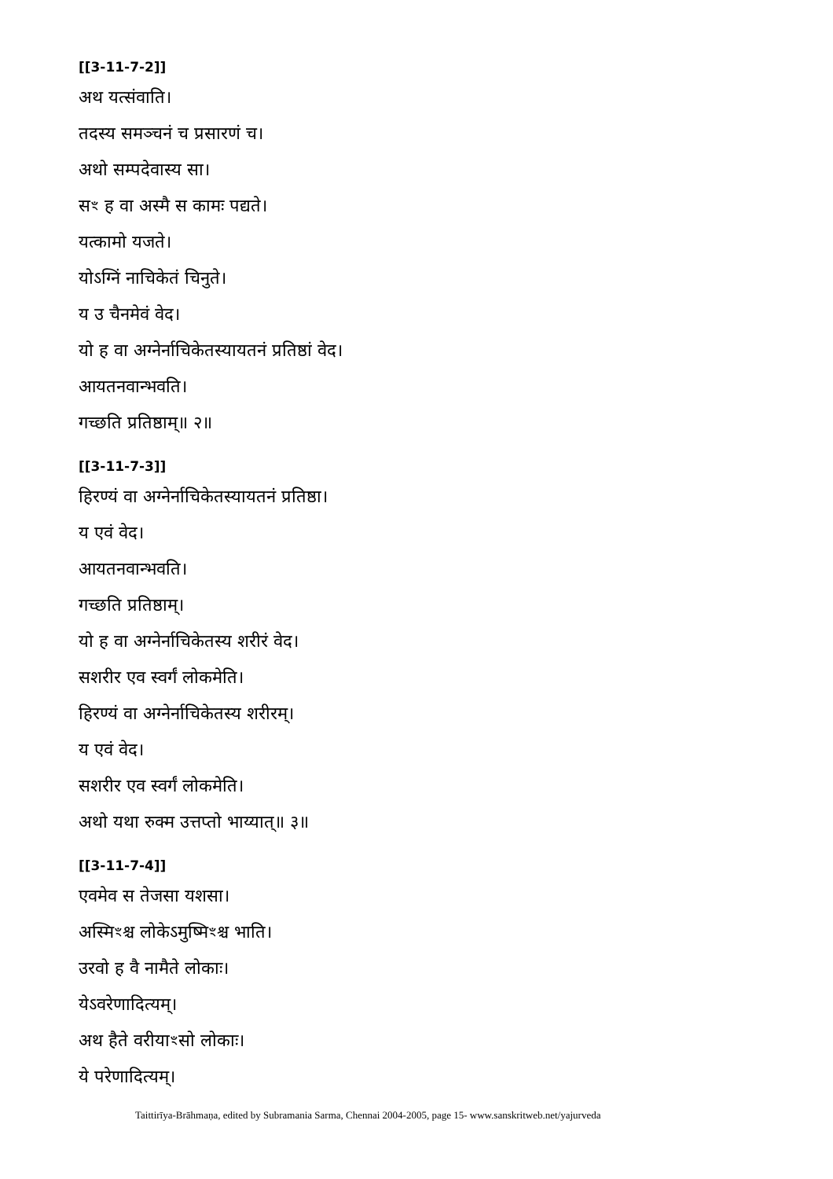[[3-11-7-2]]
अथ यत्संवाति।
तदस्य समञ्चनं च प्रसारणं च।
अथो सम्पदेवास्य सा।
सꣳ ह वा अस्मै स कामः पद्यते।
यत्कामो यजते।
योऽग्निं नाचिकेतं चिनुते।
य उ चैनमेवं वेद।
यो ह वा अग्नेर्नाचिकेतस्यायतनं प्रतिष्ठां वेद।
आयतनवान्भवति।
गच्छति प्रतिष्ठाम्॥ २॥
[[3-11-7-3]]
हिरण्यं वा अग्नेर्नाचिकेतस्यायतनं प्रतिष्ठा।
य एवं वेद।
आयतनवान्भवति।
गच्छति प्रतिष्ठाम्।
यो ह वा अग्नेर्नाचिकेतस्य शरीरं वेद।
सशरीर एव स्वर्गं लोकमेति।
हिरण्यं वा अग्नेर्नाचिकेतस्य शरीरम्।
य एवं वेद।
सशरीर एव स्वर्गं लोकमेति।
अथो यथा रुक्म उत्तप्तो भाय्यात्॥ ३॥
[[3-11-7-4]]
एवमेव स तेजसा यशसा।
अस्मिꣳश्च लोकेऽमुष्मिꣳश्च भाति।
उरवो ह वै नामैते लोकाः।
येऽवरेणादित्यम्।
अथ हैते वरीयाꣳसो लोकाः।
ये परेणादित्यम्।
Taittirīya-Brāhmaṇa, edited by Subramania Sarma, Chennai 2004-2005, page 15- www.sanskritweb.net/yajurveda